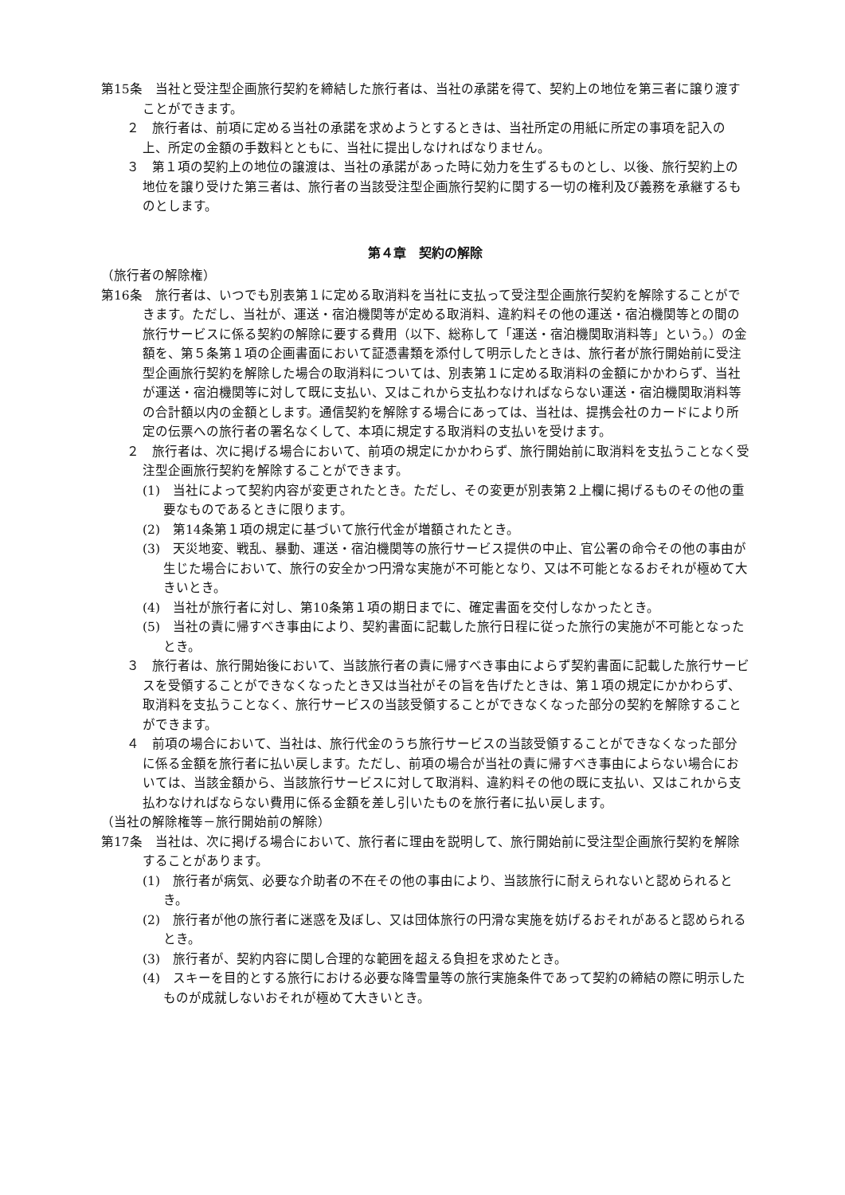第15条　当社と受注型企画旅行契約を締結した旅行者は、当社の承諾を得て、契約上の地位を第三者に譲り渡すことができます。
２　旅行者は、前項に定める当社の承諾を求めようとするときは、当社所定の用紙に所定の事項を記入の上、所定の金額の手数料とともに、当社に提出しなければなりません。
３　第１項の契約上の地位の譲渡は、当社の承諾があった時に効力を生ずるものとし、以後、旅行契約上の地位を譲り受けた第三者は、旅行者の当該受注型企画旅行契約に関する一切の権利及び義務を承継するものとします。
第４章　契約の解除
（旅行者の解除権）
第16条　旅行者は、いつでも別表第１に定める取消料を当社に支払って受注型企画旅行契約を解除することができます。ただし、当社が、運送・宿泊機関等が定める取消料、違約料その他の運送・宿泊機関等との間の旅行サービスに係る契約の解除に要する費用（以下、総称して「運送・宿泊機関取消料等」という。）の金額を、第５条第１項の企画書面において証憑書類を添付して明示したときは、旅行者が旅行開始前に受注型企画旅行契約を解除した場合の取消料については、別表第１に定める取消料の金額にかかわらず、当社が運送・宿泊機関等に対して既に支払い、又はこれから支払わなければならない運送・宿泊機関取消料等の合計額以内の金額とします。通信契約を解除する場合にあっては、当社は、提携会社のカードにより所定の伝票への旅行者の署名なくして、本項に規定する取消料の支払いを受けます。
２　旅行者は、次に掲げる場合において、前項の規定にかかわらず、旅行開始前に取消料を支払うことなく受注型企画旅行契約を解除することができます。
(1)　当社によって契約内容が変更されたとき。ただし、その変更が別表第２上欄に掲げるものその他の重要なものであるときに限ります。
(2)　第14条第１項の規定に基づいて旅行代金が増額されたとき。
(3)　天災地変、戦乱、暴動、運送・宿泊機関等の旅行サービス提供の中止、官公署の命令その他の事由が生じた場合において、旅行の安全かつ円滑な実施が不可能となり、又は不可能となるおそれが極めて大きいとき。
(4)　当社が旅行者に対し、第10条第１項の期日までに、確定書面を交付しなかったとき。
(5)　当社の責に帰すべき事由により、契約書面に記載した旅行日程に従った旅行の実施が不可能となったとき。
３　旅行者は、旅行開始後において、当該旅行者の責に帰すべき事由によらず契約書面に記載した旅行サービスを受領することができなくなったとき又は当社がその旨を告げたときは、第１項の規定にかかわらず、取消料を支払うことなく、旅行サービスの当該受領することができなくなった部分の契約を解除することができます。
４　前項の場合において、当社は、旅行代金のうち旅行サービスの当該受領することができなくなった部分に係る金額を旅行者に払い戻します。ただし、前項の場合が当社の責に帰すべき事由によらない場合においては、当該金額から、当該旅行サービスに対して取消料、違約料その他の既に支払い、又はこれから支払わなければならない費用に係る金額を差し引いたものを旅行者に払い戻します。
（当社の解除権等－旅行開始前の解除）
第17条　当社は、次に掲げる場合において、旅行者に理由を説明して、旅行開始前に受注型企画旅行契約を解除することがあります。
(1)　旅行者が病気、必要な介助者の不在その他の事由により、当該旅行に耐えられないと認められるとき。
(2)　旅行者が他の旅行者に迷惑を及ぼし、又は団体旅行の円滑な実施を妨げるおそれがあると認められるとき。
(3)　旅行者が、契約内容に関し合理的な範囲を超える負担を求めたとき。
(4)　スキーを目的とする旅行における必要な降雪量等の旅行実施条件であって契約の締結の際に明示したものが成就しないおそれが極めて大きいとき。